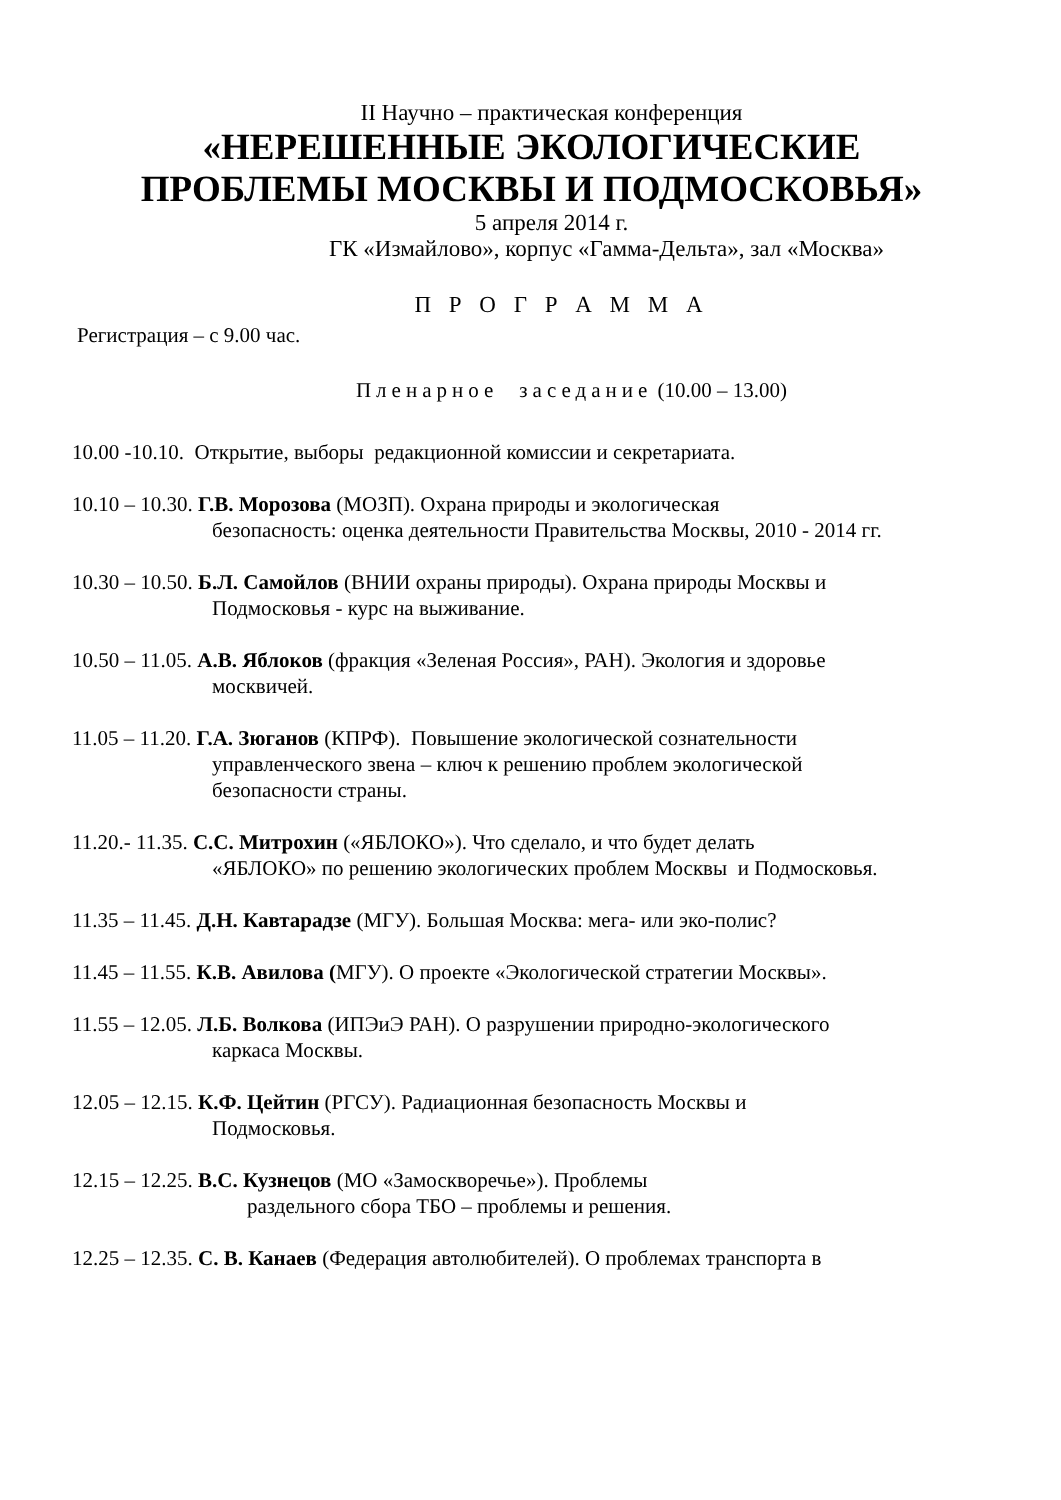II Научно – практическая конференция
«НЕРЕШЕННЫЕ ЭКОЛОГИЧЕСКИЕ
ПРОБЛЕМЫ МОСКВЫ И ПОДМОСКОВЬЯ»
5 апреля 2014 г.
ГК «Измайлово», корпус «Гамма-Дельта», зал «Москва»
П Р О Г Р А М М А
Регистрация – с 9.00 час.
Пленарное заседание (10.00 – 13.00)
10.00 -10.10. Открытие, выборы редакционной комиссии и секретариата.
10.10 – 10.30. Г.В. Морозова (МОЗП). Охрана природы и экологическая
безопасность: оценка деятельности Правительства Москвы, 2010 - 2014 гг.
10.30 – 10.50. Б.Л. Самойлов (ВНИИ охраны природы). Охрана природы Москвы и
Подмосковья - курс на выживание.
10.50 – 11.05. А.В. Яблоков (фракция «Зеленая Россия», РАН). Экология и здоровье
москвичей.
11.05 – 11.20. Г.А. Зюганов (КПРФ). Повышение экологической сознательности
управленческого звена – ключ к решению проблем экологической
безопасности страны.
11.20.- 11.35. С.С. Митрохин («ЯБЛОКО»). Что сделало, и что будет делать
«ЯБЛОКО» по решению экологических проблем Москвы и Подмосковья.
11.35 – 11.45. Д.Н. Кавтарадзе (МГУ). Большая Москва: мега- или эко-полис?
11.45 – 11.55. К.В. Авилова (МГУ). О проекте «Экологической стратегии Москвы».
11.55 – 12.05. Л.Б. Волкова (ИПЭиЭ РАН). О разрушении природно-экологического
каркаса Москвы.
12.05 – 12.15. К.Ф. Цейтин (РГСУ). Радиационная безопасность Москвы и
Подмосковья.
12.15 – 12.25. В.С. Кузнецов (МО «Замоскворечье»). Проблемы
раздельного сбора ТБО – проблемы и решения.
12.25 – 12.35. С. В. Канаев (Федерация автолюбителей). О проблемах транспорта в